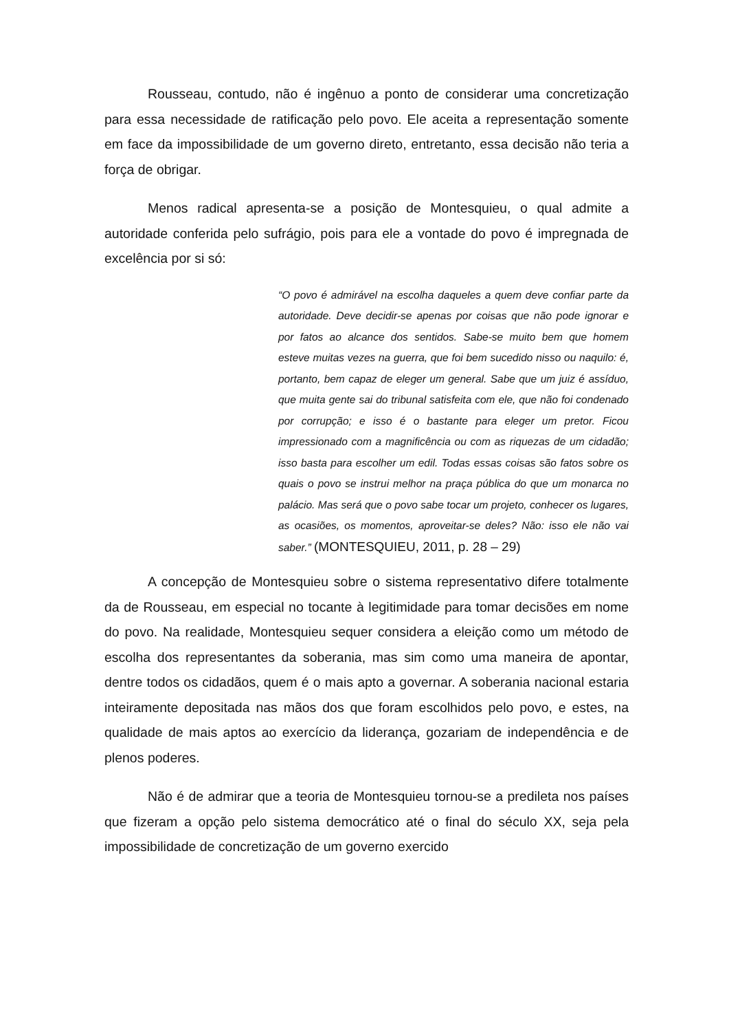Rousseau, contudo, não é ingênuo a ponto de considerar uma concretização para essa necessidade de ratificação pelo povo. Ele aceita a representação somente em face da impossibilidade de um governo direto, entretanto, essa decisão não teria a força de obrigar.
Menos radical apresenta-se a posição de Montesquieu, o qual admite a autoridade conferida pelo sufrágio, pois para ele a vontade do povo é impregnada de excelência por si só:
“O povo é admirável na escolha daqueles a quem deve confiar parte da autoridade. Deve decidir-se apenas por coisas que não pode ignorar e por fatos ao alcance dos sentidos. Sabe-se muito bem que homem esteve muitas vezes na guerra, que foi bem sucedido nisso ou naquilo: é, portanto, bem capaz de eleger um general. Sabe que um juiz é assíduo, que muita gente sai do tribunal satisfeita com ele, que não foi condenado por corrupção; e isso é o bastante para eleger um pretor. Ficou impressionado com a magnificência ou com as riquezas de um cidadão; isso basta para escolher um edil. Todas essas coisas são fatos sobre os quais o povo se instrui melhor na praça pública do que um monarca no palácio. Mas será que o povo sabe tocar um projeto, conhecer os lugares, as ocasiões, os momentos, aproveitar-se deles? Não: isso ele não vai saber.” (MONTESQUIEU, 2011, p. 28 – 29)
A concepção de Montesquieu sobre o sistema representativo difere totalmente da de Rousseau, em especial no tocante à legitimidade para tomar decisões em nome do povo. Na realidade, Montesquieu sequer considera a eleição como um método de escolha dos representantes da soberania, mas sim como uma maneira de apontar, dentre todos os cidadãos, quem é o mais apto a governar. A soberania nacional estaria inteiramente depositada nas mãos dos que foram escolhidos pelo povo, e estes, na qualidade de mais aptos ao exercício da liderança, gozariam de independência e de plenos poderes.
Não é de admirar que a teoria de Montesquieu tornou-se a predileta nos países que fizeram a opção pelo sistema democrático até o final do século XX, seja pela impossibilidade de concretização de um governo exercido